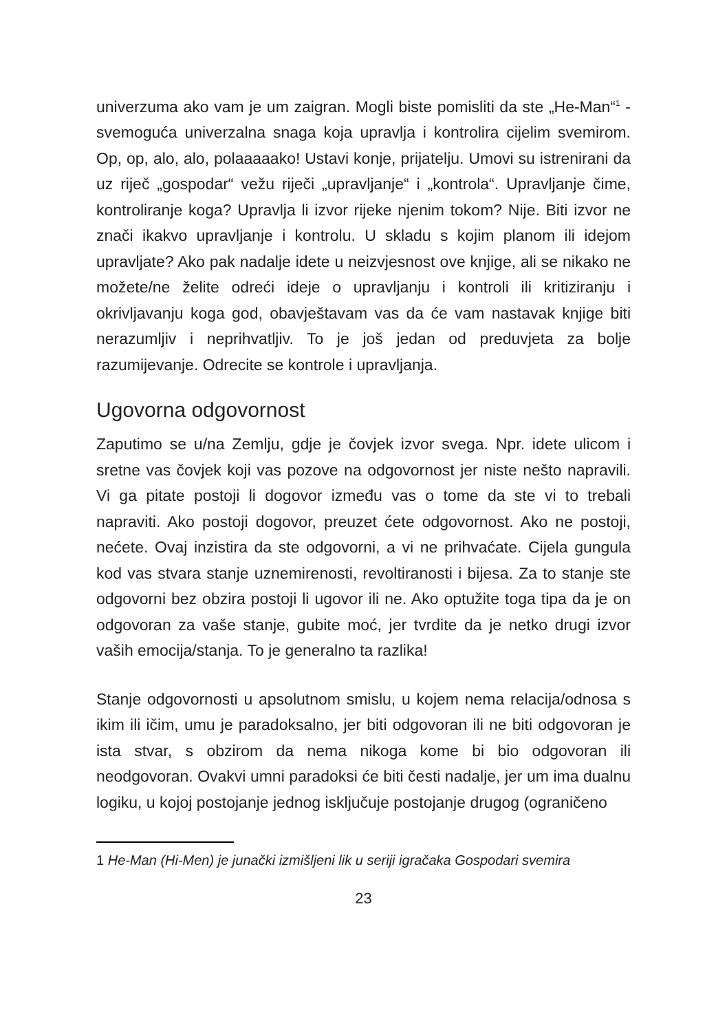univerzuma ako vam je um zaigran. Mogli biste pomisliti da ste „He-Man“<sup>1</sup> - svemoguća univerzalna snaga koja upravlja i kontrolira cijelim svemirom. Op, op, alo, alo, polaaaaako! Ustavi konje, prijatelju. Umovi su istrenirani da uz riječ „gospodar“ vežu riječi „upravljanje“ i „kontrola“. Upravljanje čime, kontroliranje koga? Upravlja li izvor rijeke njenim tokom? Nije. Biti izvor ne znači ikakvo upravljanje i kontrolu. U skladu s kojim planom ili idejom upravljate? Ako pak nadalje idete u neizvjesnost ove knjige, ali se nikako ne možete/ne želite odreći ideje o upravljanju i kontroli ili kritiziranju i okrivljavanju koga god, obavještavam vas da će vam nastavak knjige biti nerazumljiv i neprihvatljiv. To je još jedan od preduvjeta za bolje razumijevanje. Odrecite se kontrole i upravljanja.
Ugovorna odgovornost
Zaputimo se u/na Zemlju, gdje je čovjek izvor svega. Npr. idete ulicom i sretne vas čovjek koji vas pozove na odgovornost jer niste nešto napravili. Vi ga pitate postoji li dogovor između vas o tome da ste vi to trebali napraviti. Ako postoji dogovor, preuzet ćete odgovornost. Ako ne postoji, nećete. Ovaj inzistira da ste odgovorni, a vi ne prihvaćate. Cijela gungula kod vas stvara stanje uznemirenosti, revoltiranosti i bijesa. Za to stanje ste odgovorni bez obzira postoji li ugovor ili ne. Ako optužite toga tipa da je on odgovoran za vaše stanje, gubite moć, jer tvrdite da je netko drugi izvor vaših emocija/stanja. To je generalno ta razlika!
Stanje odgovornosti u apsolutnom smislu, u kojem nema relacija/odnosa s ikim ili ičim, umu je paradoksalno, jer biti odgovoran ili ne biti odgovoran je ista stvar, s obzirom da nema nikoga kome bi bio odgovoran ili neodgovoran. Ovakvi umni paradoksi će biti česti nadalje, jer um ima dualnu logiku, u kojoj postojanje jednog isključuje postojanje drugog (ograničeno
1 He-Man (Hi-Men) je junački izmišljeni lik u seriji igračaka Gospodari svemira
23